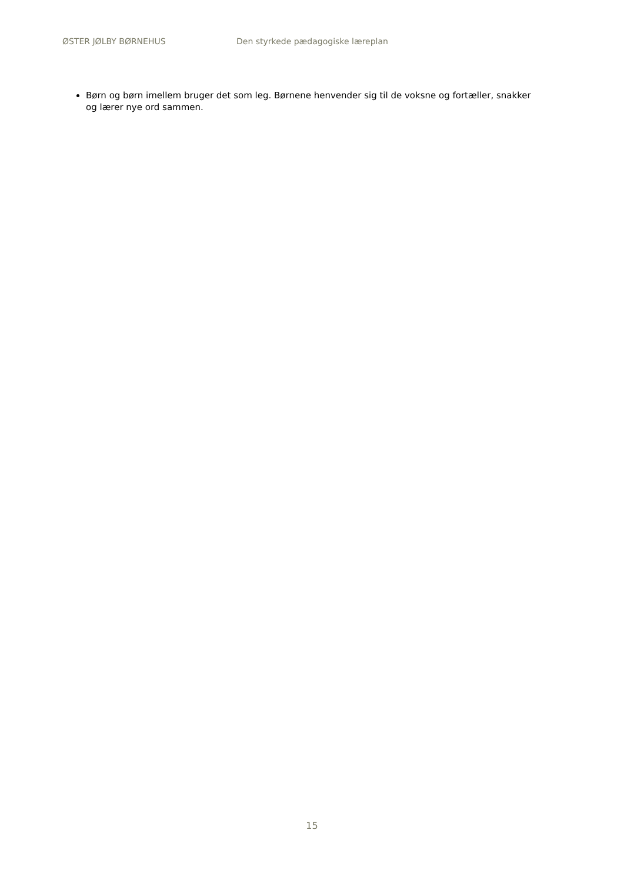ØSTER JØLBY BØRNEHUS Den styrkede pædagogiske læreplan
Børn og børn imellem bruger det som leg. Børnene henvender sig til de voksne og fortæller, snakker og lærer nye ord sammen.
15